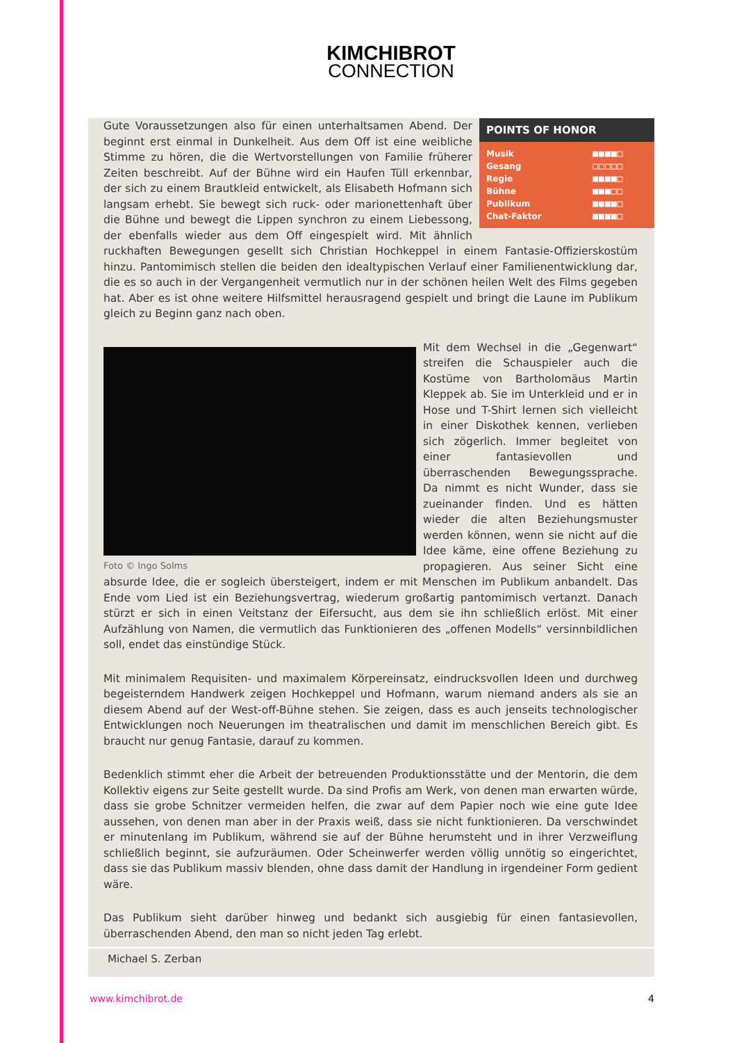KIMCHIBROT
CONNECTION
POINTS OF HONOR
| Musik | ■■■■□ |
| Gesang | □□□□□ |
| Regie | ■■■■□ |
| Bühne | ■■■□□ |
| Publikum | ■■■■□ |
| Chat-Faktor | ■■■■□ |
Gute Voraussetzungen also für einen unterhaltsamen Abend. Der beginnt erst einmal in Dunkelheit. Aus dem Off ist eine weibliche Stimme zu hören, die die Wertvorstellungen von Familie früherer Zeiten beschreibt. Auf der Bühne wird ein Haufen Tüll erkennbar, der sich zu einem Brautkleid entwickelt, als Elisabeth Hofmann sich langsam erhebt. Sie bewegt sich ruck- oder marionettenhaft über die Bühne und bewegt die Lippen synchron zu einem Liebessong, der ebenfalls wieder aus dem Off eingespielt wird. Mit ähnlich ruckhaften Bewegungen gesellt sich Christian Hochkeppel in einem Fantasie-Offizierskostüm hinzu. Pantomimisch stellen die beiden den idealtypischen Verlauf einer Familienentwicklung dar, die es so auch in der Vergangenheit vermutlich nur in der schönen heilen Welt des Films gegeben hat. Aber es ist ohne weitere Hilfsmittel herausragend gespielt und bringt die Laune im Publikum gleich zu Beginn ganz nach oben.
Foto © Ingo Solms
Mit dem Wechsel in die „Gegenwart“ streifen die Schauspieler auch die Kostüme von Bartholomäus Martin Kleppek ab. Sie im Unterkleid und er in Hose und T-Shirt lernen sich vielleicht in einer Diskothek kennen, verlieben sich zögerlich. Immer begleitet von einer fantasievollen und überraschenden Bewegungssprache. Da nimmt es nicht Wunder, dass sie zueinander finden. Und es hätten wieder die alten Beziehungsmuster werden können, wenn sie nicht auf die Idee käme, eine offene Beziehung zu propagieren. Aus seiner Sicht eine absurde Idee, die er sogleich übersteigert, indem er mit Menschen im Publikum anbandelt. Das Ende vom Lied ist ein Beziehungsvertrag, wiederum großartig pantomimisch vertanzt. Danach stürzt er sich in einen Veitstanz der Eifersucht, aus dem sie ihn schließlich erlöst. Mit einer Aufzählung von Namen, die vermutlich das Funktionieren des „offenen Modells“ versinnbildlichen soll, endet das einstündige Stück.
Mit minimalem Requisiten- und maximalem Körpereinsatz, eindrucksvollen Ideen und durchweg begeisterndem Handwerk zeigen Hochkeppel und Hofmann, warum niemand anders als sie an diesem Abend auf der West-off-Bühne stehen. Sie zeigen, dass es auch jenseits technologischer Entwicklungen noch Neuerungen im theatralischen und damit im menschlichen Bereich gibt. Es braucht nur genug Fantasie, darauf zu kommen.
Bedenklich stimmt eher die Arbeit der betreuenden Produktionsstätte und der Mentorin, die dem Kollektiv eigens zur Seite gestellt wurde. Da sind Profis am Werk, von denen man erwarten würde, dass sie grobe Schnitzer vermeiden helfen, die zwar auf dem Papier noch wie eine gute Idee aussehen, von denen man aber in der Praxis weiß, dass sie nicht funktionieren. Da verschwindet er minutenlang im Publikum, während sie auf der Bühne herumsteht und in ihrer Verzweiflung schließlich beginnt, sie aufzuräumen. Oder Scheinwerfer werden völlig unnötig so eingerichtet, dass sie das Publikum massiv blenden, ohne dass damit der Handlung in irgendeiner Form gedient wäre.
Das Publikum sieht darüber hinweg und bedankt sich ausgiebig für einen fantasievollen, überraschenden Abend, den man so nicht jeden Tag erlebt.
Michael S. Zerban
www.kimchibrot.de 4